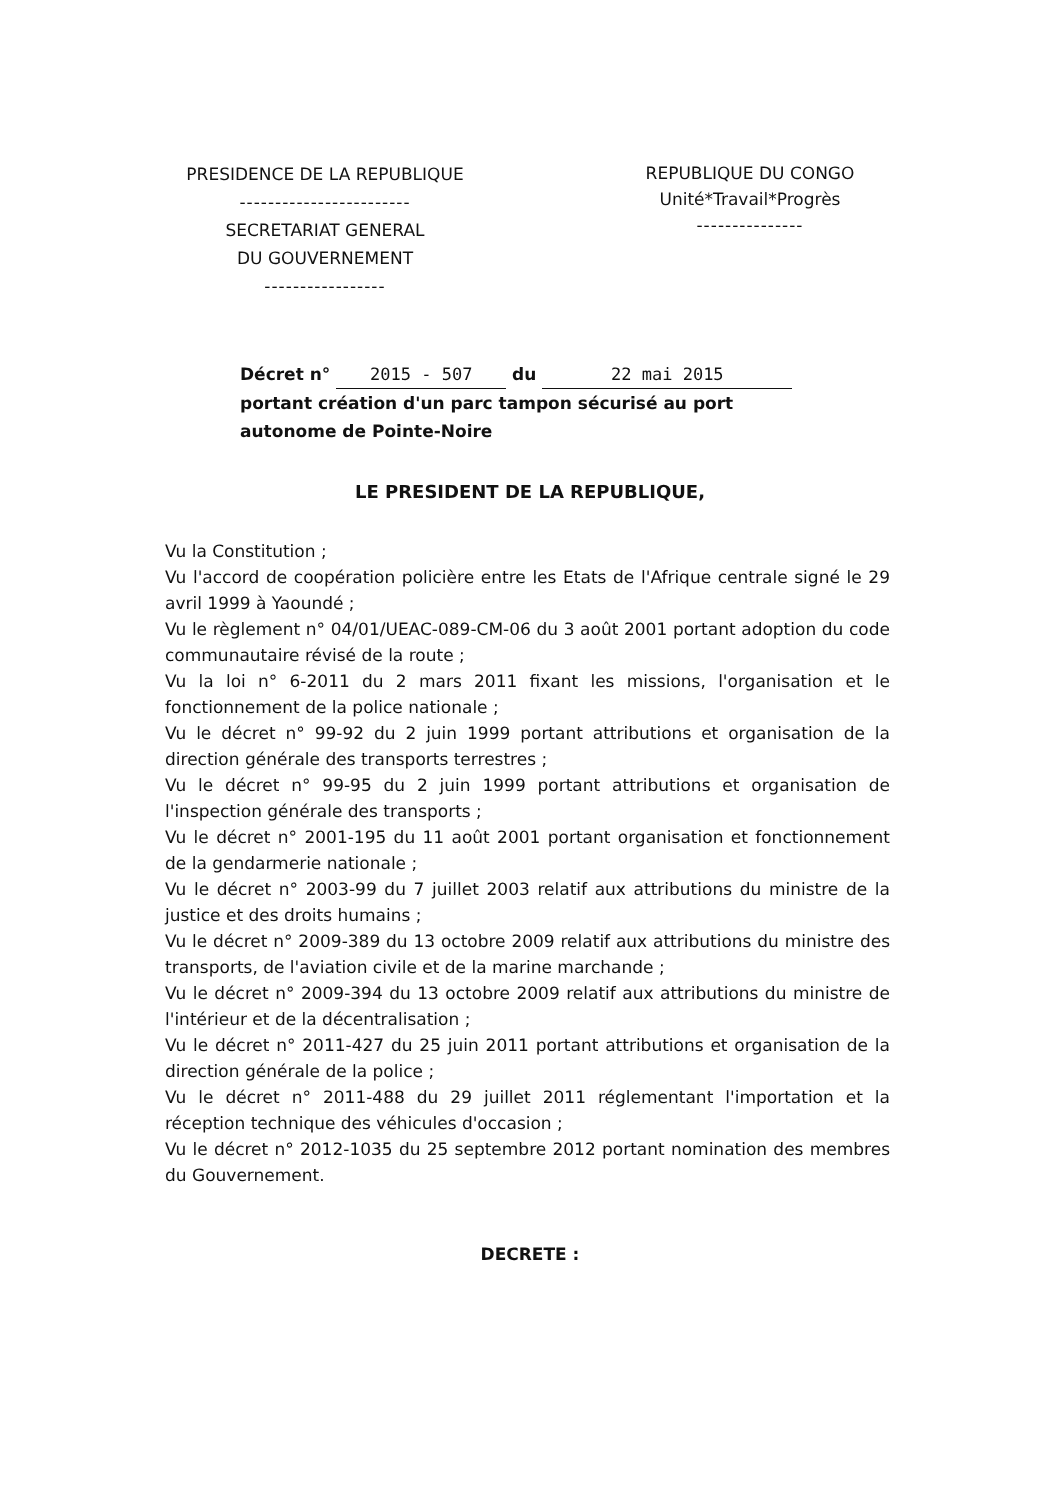PRESIDENCE DE LA REPUBLIQUE
------------------------
SECRETARIAT GENERAL
DU GOUVERNEMENT
-----------------
REPUBLIQUE DU CONGO
Unité*Travail*Progrès
---------------
Décret n° 2015 - 507 du 22 mai 2015
portant création d'un parc tampon sécurisé au port autonome de Pointe-Noire
LE PRESIDENT DE LA REPUBLIQUE,
Vu la Constitution ;
Vu l'accord de coopération policière entre les Etats de l'Afrique centrale signé le 29 avril 1999 à Yaoundé ;
Vu le règlement n° 04/01/UEAC-089-CM-06 du 3 août 2001 portant adoption du code communautaire révisé de la route ;
Vu la loi n° 6-2011 du 2 mars 2011 fixant les missions, l'organisation et le fonctionnement de la police nationale ;
Vu le décret n° 99-92 du 2 juin 1999 portant attributions et organisation de la direction générale des transports terrestres ;
Vu le décret n° 99-95 du 2 juin 1999 portant attributions et organisation de l'inspection générale des transports ;
Vu le décret n° 2001-195 du 11 août 2001 portant organisation et fonctionnement de la gendarmerie nationale ;
Vu le décret n° 2003-99 du 7 juillet 2003 relatif aux attributions du ministre de la justice et des droits humains ;
Vu le décret n° 2009-389 du 13 octobre 2009 relatif aux attributions du ministre des transports, de l'aviation civile et de la marine marchande ;
Vu le décret n° 2009-394 du 13 octobre 2009 relatif aux attributions du ministre de l'intérieur et de la décentralisation ;
Vu le décret n° 2011-427 du 25 juin 2011 portant attributions et organisation de la direction générale de la police ;
Vu le décret n° 2011-488 du 29 juillet 2011 réglementant l'importation et la réception technique des véhicules d'occasion ;
Vu le décret n° 2012-1035 du 25 septembre 2012 portant nomination des membres du Gouvernement.
DECRETE :